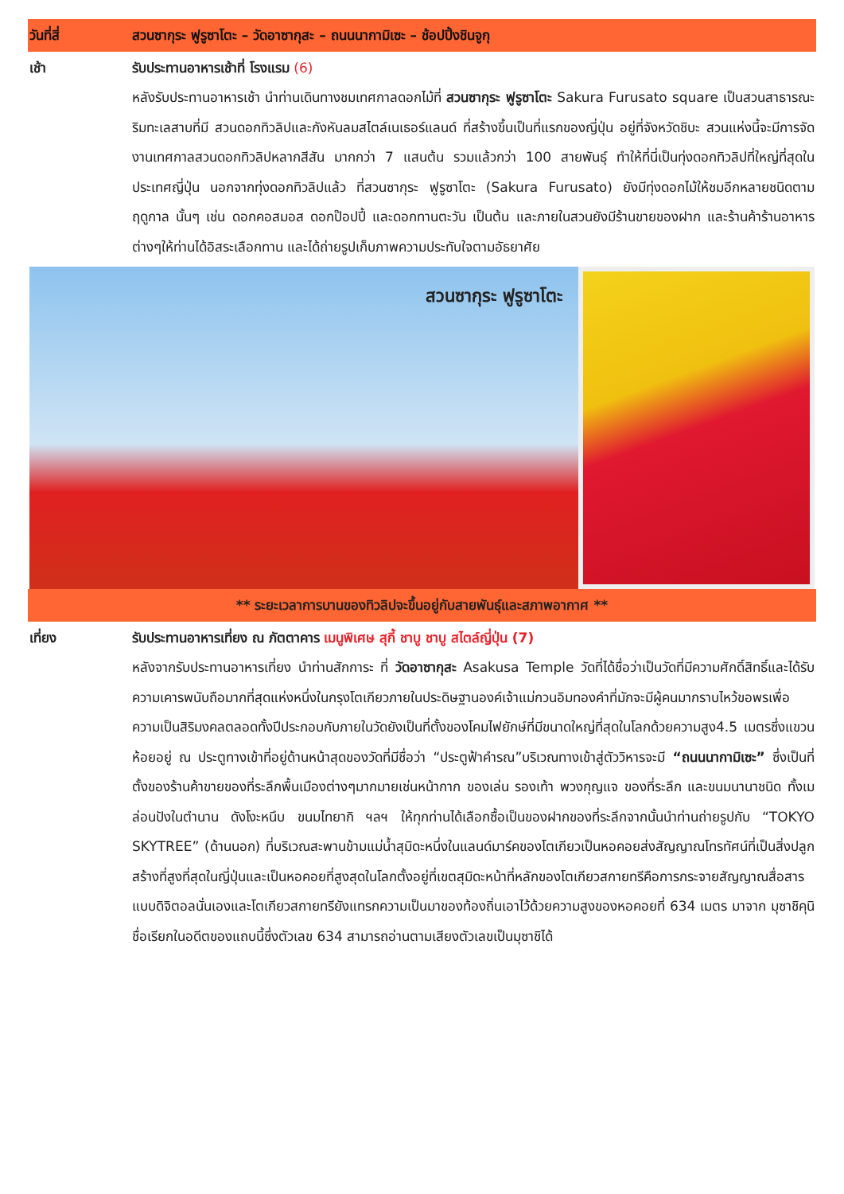| วันที่สี่ | สวนซากุระ ฟูรูซาโตะ – วัดอาซากุสะ – ถนนนากามิเซะ – ช้อปปิ้งชินจูกุ |
| เช้า | รับประทานอาหารเช้าที่ โรงแรม (6) หลังรับประทานอาหารเช้า นำท่านเดินทางชมเทศกาลดอกไม้ที่ สวนซากุระ ฟูรูซาโตะ Sakura Furusato square เป็นสวนสาธารณะริมทะเลสาบที่มี สวนดอกทิวลิปและกังหันลมสไตล์เนเธอร์แลนด์ ที่สร้างขึ้นเป็นที่แรกของญี่ปุ่น อยู่ที่จังหวัดชิบะ สวนแห่งนี้จะมีการจัดงานเทศกาลสวนดอกทิวลิปหลากสีสัน มากกว่า 7 แสนต้น รวมแล้วกว่า 100 สายพันธุ์ ทำให้ที่นี่เป็นทุ่งดอกทิวลิปที่ใหญ่ที่สุดในประเทศญี่ปุ่น นอกจากทุ่งดอกทิวลิปแล้ว ที่สวนซากุระ ฟูรูซาโตะ (Sakura Furusato) ยังมีทุ่งดอกไม้ให้ชมอีกหลายชนิดตามฤดูกาล นั้นๆ เช่น ดอกคอสมอส ดอกป๊อปปี้ และดอกทานตะวัน เป็นต้น และภายในสวนยังมีร้านขายของฝาก และร้านค้าร้านอาหารต่างๆให้ท่านได้อิสระเลือกทาน และได้ถ่ายรูปเก็บภาพความประทับใจตามอัธยาศัย |
| สวนซากุระ ฟูรูซาโตะ | |
| ** ระยะเวลาการบานของทิวลิปจะขึ้นอยู่กับสายพันธุ์และสภาพอากาศ ** | |
| เที่ยง | รับประทานอาหารเที่ยง ณ ภัตตาคาร เมนูพิเศษ สุกี้ ชาบู ชาบู สไตล์ญี่ปุ่น (7) หลังจากรับประทานอาหารเที่ยง นำท่านสักการะ ที่ วัดอาซากุสะ Asakusa Temple วัดที่ได้ชื่อว่าเป็นวัดที่มีความศักดิ์สิทธิ์และได้รับความเคารพนับถือมากที่สุดแห่งหนึ่งในกรุงโตเกียวภายในประดิษฐานองค์เจ้าแม่กวนอิมทองคำที่มักจะมีผู้คนมากราบไหว้ขอพรเพื่อความเป็นสิริมงคลตลอดทั้งปีประกอบกับภายในวัดยังเป็นที่ตั้งของโคมไฟยักษ์ที่มีขนาดใหญ่ที่สุดในโลกด้วยความสูง4.5 เมตรซึ่งแขวนห้อยอยู่ ณ ประตูทางเข้าที่อยู่ด้านหน้าสุดของวัดที่มีชื่อว่า “ประตูฟ้าคำรณ”บริเวณทางเข้าสู่ตัววิหารจะมี “ถนนนากามิเซะ” ซึ่งเป็นที่ตั้งของร้านค้าขายของที่ระลึกพื้นเมืองต่างๆมากมายเช่นหน้ากาก ของเล่น รองเท้า พวงกุญแจ ของที่ระลึก และขนมนานาชนิด ทั้งเมล่อนปังในตำนาน ดังโงะหนึบ ขนมไทยากิ ฯลฯ ให้ทุกท่านได้เลือกซื้อเป็นของฝากของที่ระลึกจากนั้นนำท่านถ่ายรูปกับ “TOKYO SKYTREE” (ด้านนอก) ที่บริเวณสะพานข้ามแม่น้ำสุมิดะหนึ่งในแลนด์มาร์คของโตเกียวเป็นหอคอยส่งสัญญาณโทรทัศน์ที่เป็นสิ่งปลูกสร้างที่สูงที่สุดในญี่ปุ่นและเป็นหอคอยที่สูงสุดในโลกตั้งอยู่ที่เขตสุมิดะหน้าที่หลักของโตเกียวสกายทรีคือการกระจายสัญญาณสื่อสารแบบดิจิตอลนั่นเองและโตเกียวสกายทรียังแทรกความเป็นมาของท้องถิ่นเอาไว้ด้วยความสูงของหอคอยที่ 634 เมตร มาจาก มุซาชิคุนิชื่อเรียกในอดีตของแถบนี้ซึ่งตัวเลข 634 สามารถอ่านตามเสียงตัวเลขเป็นมุซาชิได้ |